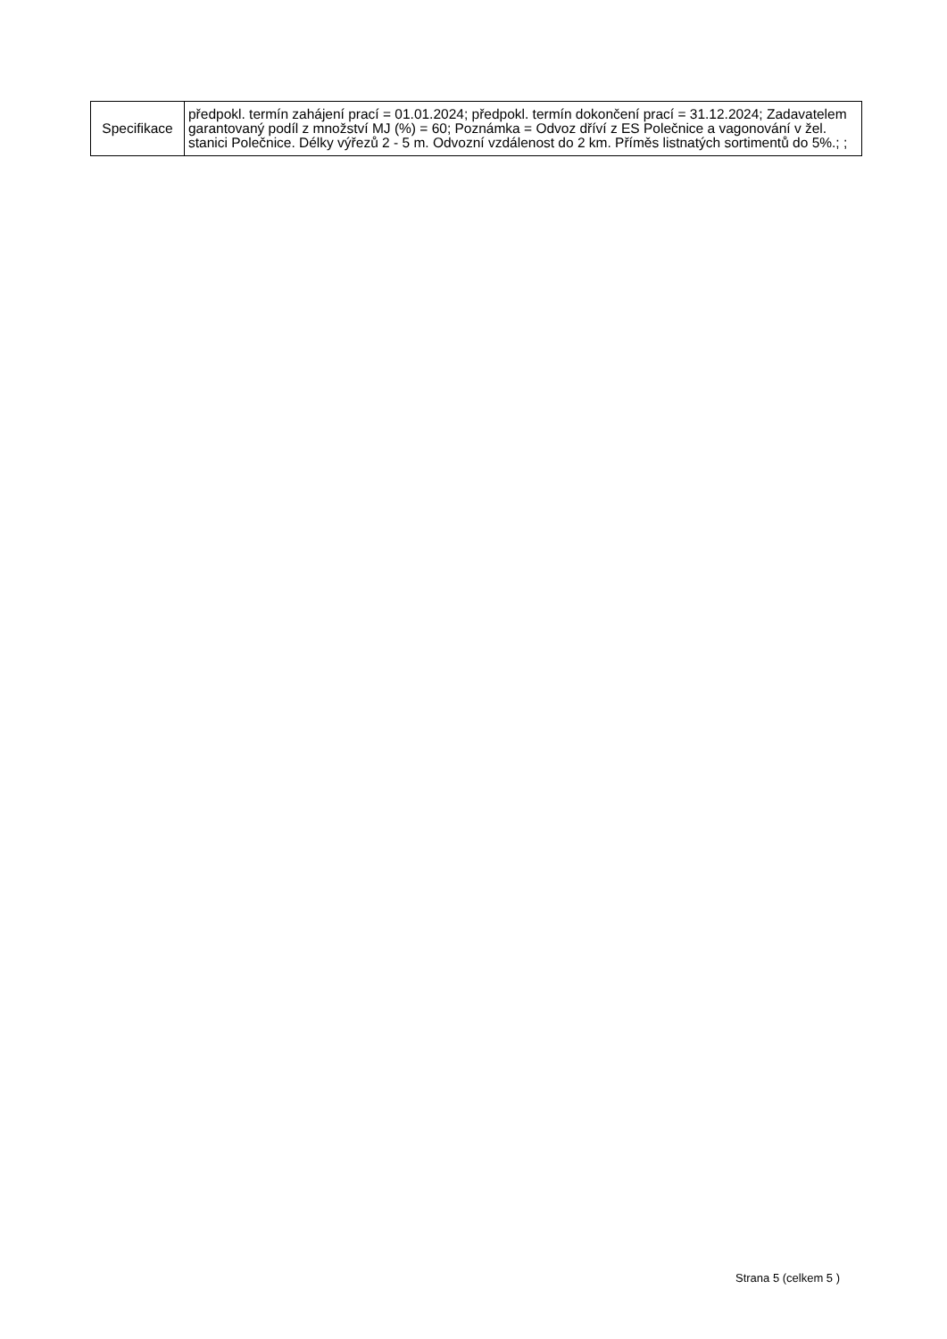| Specifikace | předpokl. termín zahájení prací = 01.01.2024; předpokl. termín dokončení prací = 31.12.2024; Zadavatelem garantovaný podíl z množství MJ (%) = 60; Poznámka = Odvoz dříví z ES Polečnice a vagonování v žel. stanici Polečnice. Délky výřezů 2 - 5 m. Odvozní vzdálenost do 2 km. Příměs listnatých sortimentů do 5%.; ; |
Strana 5 (celkem 5 )